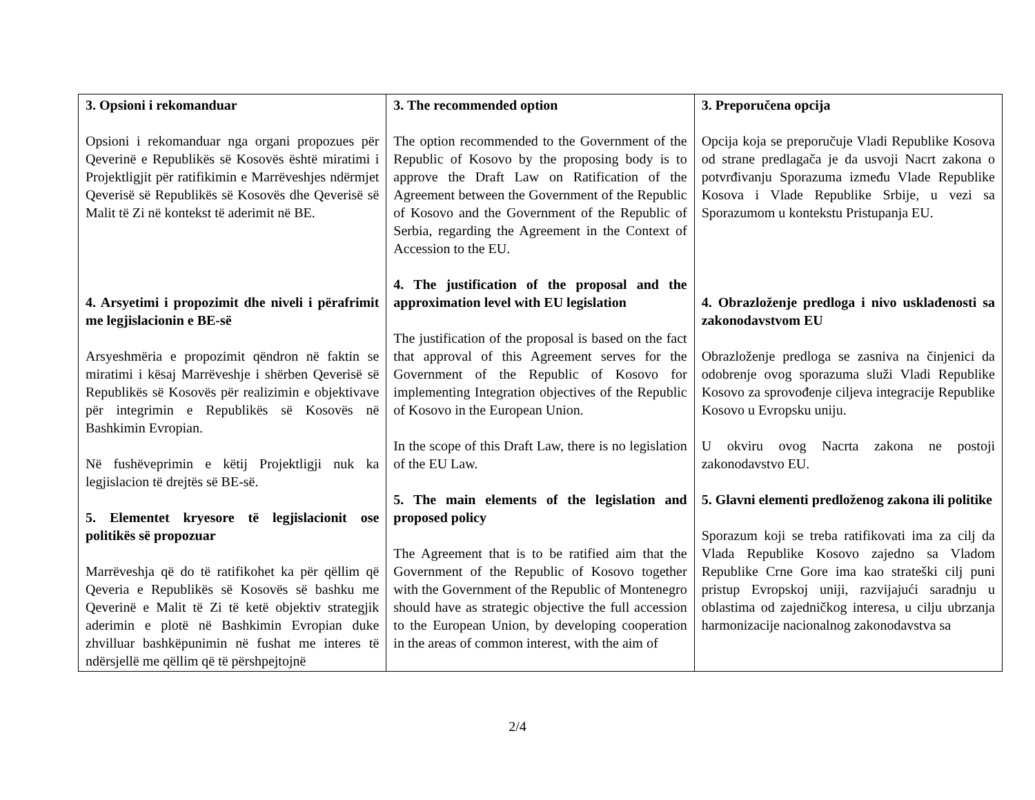| 3. Opsioni i rekomanduar Opsioni i rekomanduar nga organi propozues për Qeverinë e Republikës së Kosovës është miratimi i Projektligjit për ratifikimin e Marrëveshjes ndërmjet Qeverisë së Republikës së Kosovës dhe Qeverisë së Malit të Zi në kontekst të aderimit në BE. 4. Arsyetimi i propozimit dhe niveli i përafrimit me legjislacionin e BE-së Arsyeshmëria e propozimit qëndron në faktin se miratimi i kësaj Marrëveshje i shërben Qeverisë së Republikës së Kosovës për realizimin e objektivave për integrimin e Republikës së Kosovës në Bashkimin Evropian. Në fushëveprimin e këtij Projektligji nuk ka legjislacion të drejtës së BE-së. 5. Elementet kryesore të legjislacionit ose politikës së propozuar Marrëveshja që do të ratifikohet ka për qëllim që Qeveria e Republikës së Kosovës së bashku me Qeverinë e Malit të Zi të ketë objektiv strategjik aderimin e plotë në Bashkimin Evropian duke zhvilluar bashkëpunimin në fushat me interes të ndërsjellë me qëllim që të përshpejtojnë | 3. The recommended option The option recommended to the Government of the Republic of Kosovo by the proposing body is to approve the Draft Law on Ratification of the Agreement between the Government of the Republic of Kosovo and the Government of the Republic of Serbia, regarding the Agreement in the Context of Accession to the EU. 4. The justification of the proposal and the approximation level with EU legislation The justification of the proposal is based on the fact that approval of this Agreement serves for the Government of the Republic of Kosovo for implementing Integration objectives of the Republic of Kosovo in the European Union. In the scope of this Draft Law, there is no legislation of the EU Law. 5. The main elements of the legislation and proposed policy The Agreement that is to be ratified aim that the Government of the Republic of Kosovo together with the Government of the Republic of Montenegro should have as strategic objective the full accession to the European Union, by developing cooperation in the areas of common interest, with the aim of | 3. Preporučena opcija Opcija koja se preporučuje Vladi Republike Kosova od strane predlagača je da usvoji Nacrt zakona o potvrđivanju Sporazuma između Vlade Republike Kosova i Vlade Republike Srbije, u vezi sa Sporazumom u kontekstu Pristupanja EU. 4. Obrazloženje predloga i nivo usklađenosti sa zakonodavstvom EU Obrazloženje predloga se zasniva na činjenici da odobrenje ovog sporazuma služi Vladi Republike Kosovo za sprovođenje ciljeva integracije Republike Kosovo u Evropsku uniju. U okviru ovog Nacrta zakona ne postoji zakonodavstvo EU. 5. Glavni elementi predloženog zakona ili politike Sporazum koji se treba ratifikovati ima za cilj da Vlada Republike Kosovo zajedno sa Vladom Republike Crne Gore ima kao strateški cilj puni pristup Evropskoj uniji, razvijajući saradnju u oblastima od zajedničkog interesa, u cilju ubrzanja harmonizacije nacionalnog zakonodavstva sa |
2/4